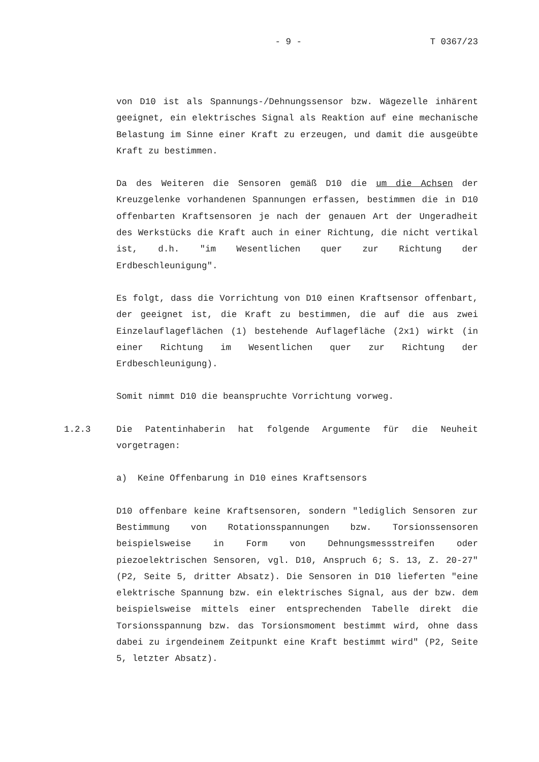- 9 - T 0367/23
von D10 ist als Spannungs-/Dehnungssensor bzw. Wägezelle inhärent geeignet, ein elektrisches Signal als Reaktion auf eine mechanische Belastung im Sinne einer Kraft zu erzeugen, und damit die ausgeübte Kraft zu bestimmen.
Da des Weiteren die Sensoren gemäß D10 die um die Achsen der Kreuzgelenke vorhandenen Spannungen erfassen, bestimmen die in D10 offenbarten Kraftsensoren je nach der genauen Art der Ungeradheit des Werkstücks die Kraft auch in einer Richtung, die nicht vertikal ist, d.h. "im Wesentlichen quer zur Richtung der Erdbeschleunigung".
Es folgt, dass die Vorrichtung von D10 einen Kraftsensor offenbart, der geeignet ist, die Kraft zu bestimmen, die auf die aus zwei Einzelauflageflächen (1) bestehende Auflagefläche (2x1) wirkt (in einer Richtung im Wesentlichen quer zur Richtung der Erdbeschleunigung).
Somit nimmt D10 die beanspruchte Vorrichtung vorweg.
1.2.3 Die Patentinhaberin hat folgende Argumente für die Neuheit vorgetragen:
a) Keine Offenbarung in D10 eines Kraftsensors
D10 offenbare keine Kraftsensoren, sondern "lediglich Sensoren zur Bestimmung von Rotationsspannungen bzw. Torsionssensoren beispielsweise in Form von Dehnungsmessstreifen oder piezoelektrischen Sensoren, vgl. D10, Anspruch 6; S. 13, Z. 20-27" (P2, Seite 5, dritter Absatz). Die Sensoren in D10 lieferten "eine elektrische Spannung bzw. ein elektrisches Signal, aus der bzw. dem beispielsweise mittels einer entsprechenden Tabelle direkt die Torsionsspannung bzw. das Torsionsmoment bestimmt wird, ohne dass dabei zu irgendeinem Zeitpunkt eine Kraft bestimmt wird" (P2, Seite 5, letzter Absatz).